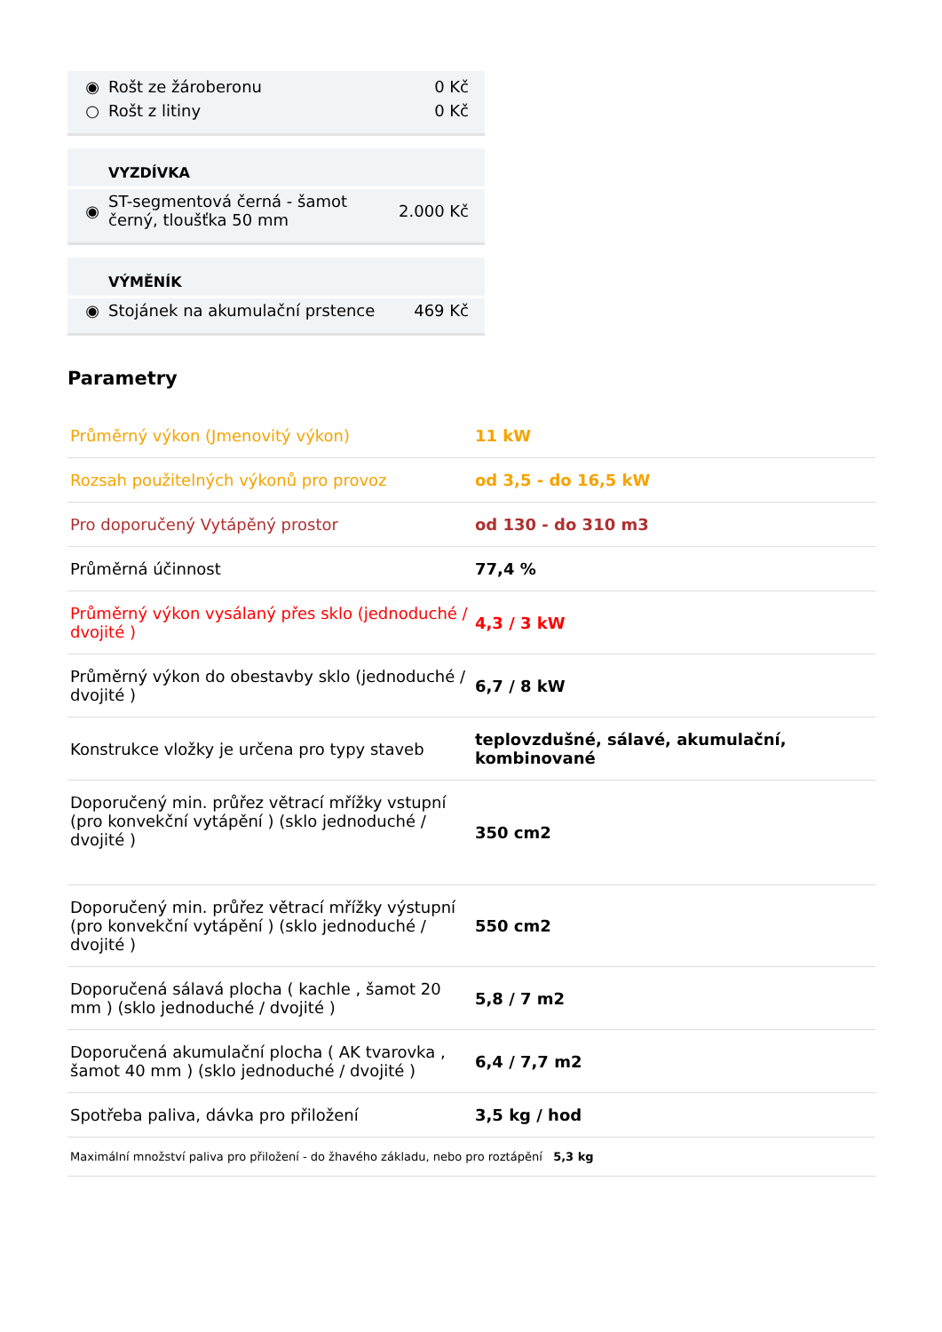| ◉ | Rošt ze žároberonu | 0 Kč |
| ○ | Rošt z litiny | 0 Kč |
| | VYZDÍVKA | |
| --- | --- | --- |
| ◉ | ST-segmentová černá - šamot černý, tloušťka 50 mm | 2.000 Kč |
| | VÝMĚNÍK | |
| --- | --- | --- |
| ◉ | Stojánek na akumulační prstence | 469 Kč |
Parametry
| Průměrný výkon (Jmenovitý výkon) | 11 kW |
| Rozsah použitelných výkonů pro provoz | od 3,5 - do 16,5 kW |
| Pro doporučený Vytápěný prostor | od 130 - do 310 m3 |
| Průměrná účinnost | 77,4 % |
| Průměrný výkon vysálaný přes sklo (jednoduché / dvojité ) | 4,3 / 3 kW |
| Průměrný výkon do obestavby sklo (jednoduché / dvojité ) | 6,7 / 8 kW |
| Konstrukce vložky je určena pro typy staveb | teplovzdušné, sálavé, akumulační, kombinované |
| Doporučený min. průřez větrací mřížky vstupní (pro konvekční vytápění ) (sklo jednoduché / dvojité ) | 350 cm2 |
| Doporučený min. průřez větrací mřížky výstupní (pro konvekční vytápění ) (sklo jednoduché / dvojité ) | 550 cm2 |
| Doporučená sálavá plocha ( kachle , šamot 20 mm ) (sklo jednoduché / dvojité ) | 5,8 / 7 m2 |
| Doporučená akumulační plocha ( AK tvarovka , šamot 40 mm ) (sklo jednoduché / dvojité ) | 6,4 / 7,7 m2 |
| Spotřeba paliva, dávka pro přiložení | 3,5 kg / hod |
| Maximální množství paliva pro přiložení - do žhavého základu, nebo pro roztápění 5,3 kg | |